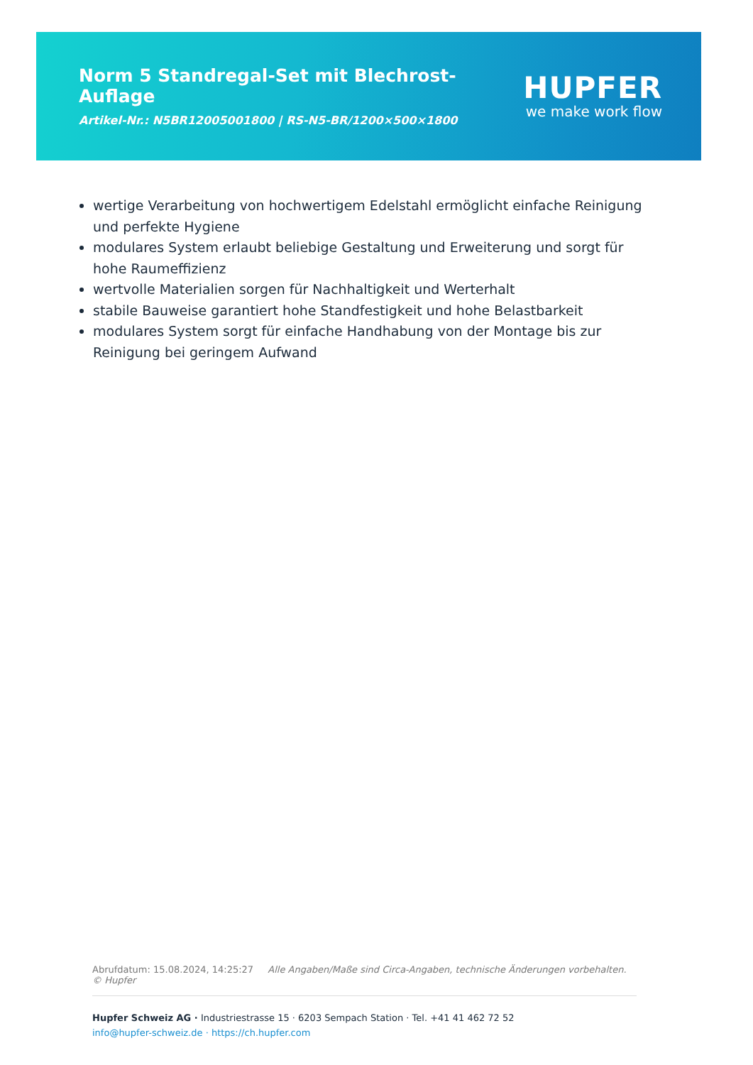Norm 5 Standregal-Set mit Blechrost-Auflage
Artikel-Nr.: N5BR12005001800 | RS-N5-BR/1200×500×1800
HUPFER
we make work flow
wertige Verarbeitung von hochwertigem Edelstahl ermöglicht einfache Reinigung und perfekte Hygiene
modulares System erlaubt beliebige Gestaltung und Erweiterung und sorgt für hohe Raumeffizienz
wertvolle Materialien sorgen für Nachhaltigkeit und Werterhalt
stabile Bauweise garantiert hohe Standfestigkeit und hohe Belastbarkeit
modulares System sorgt für einfache Handhabung von der Montage bis zur Reinigung bei geringem Aufwand
Abrufdatum: 15.08.2024, 14:25:27 Alle Angaben/Maße sind Circa-Angaben, technische Änderungen vorbehalten. © Hupfer
Hupfer Schweiz AG · Industriestrasse 15 · 6203 Sempach Station · Tel. +41 41 462 72 52
info@hupfer-schweiz.de · https://ch.hupfer.com